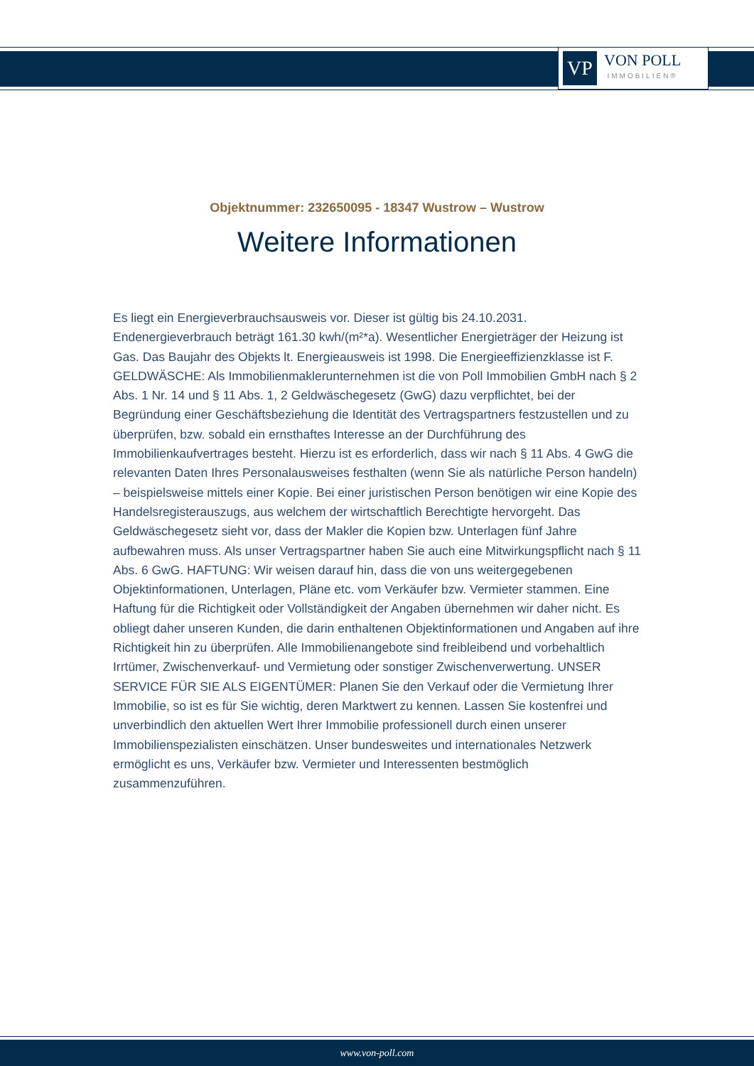VP
VON POLL
IMMOBILIEN®
Objektnummer: 232650095 - 18347 Wustrow – Wustrow
Weitere Informationen
Es liegt ein Energieverbrauchsausweis vor. Dieser ist gültig bis 24.10.2031. Endenergieverbrauch beträgt 161.30 kwh/(m²*a). Wesentlicher Energieträger der Heizung ist Gas. Das Baujahr des Objekts lt. Energieausweis ist 1998. Die Energieeffizienzklasse ist F. GELDWÄSCHE: Als Immobilienmaklerunternehmen ist die von Poll Immobilien GmbH nach § 2 Abs. 1 Nr. 14 und § 11 Abs. 1, 2 Geldwäschegesetz (GwG) dazu verpflichtet, bei der Begründung einer Geschäftsbeziehung die Identität des Vertragspartners festzustellen und zu überprüfen, bzw. sobald ein ernsthaftes Interesse an der Durchführung des Immobilienkaufvertrages besteht. Hierzu ist es erforderlich, dass wir nach § 11 Abs. 4 GwG die relevanten Daten Ihres Personalausweises festhalten (wenn Sie als natürliche Person handeln) – beispielsweise mittels einer Kopie. Bei einer juristischen Person benötigen wir eine Kopie des Handelsregisterauszugs, aus welchem der wirtschaftlich Berechtigte hervorgeht. Das Geldwäschegesetz sieht vor, dass der Makler die Kopien bzw. Unterlagen fünf Jahre aufbewahren muss. Als unser Vertragspartner haben Sie auch eine Mitwirkungspflicht nach § 11 Abs. 6 GwG. HAFTUNG: Wir weisen darauf hin, dass die von uns weitergegebenen Objektinformationen, Unterlagen, Pläne etc. vom Verkäufer bzw. Vermieter stammen. Eine Haftung für die Richtigkeit oder Vollständigkeit der Angaben übernehmen wir daher nicht. Es obliegt daher unseren Kunden, die darin enthaltenen Objektinformationen und Angaben auf ihre Richtigkeit hin zu überprüfen. Alle Immobilienangebote sind freibleibend und vorbehaltlich Irrtümer, Zwischenverkauf- und Vermietung oder sonstiger Zwischenverwertung. UNSER SERVICE FÜR SIE ALS EIGENTÜMER: Planen Sie den Verkauf oder die Vermietung Ihrer Immobilie, so ist es für Sie wichtig, deren Marktwert zu kennen. Lassen Sie kostenfrei und unverbindlich den aktuellen Wert Ihrer Immobilie professionell durch einen unserer Immobilienspezialisten einschätzen. Unser bundesweites und internationales Netzwerk ermöglicht es uns, Verkäufer bzw. Vermieter und Interessenten bestmöglich zusammenzuführen.
www.von-poll.com